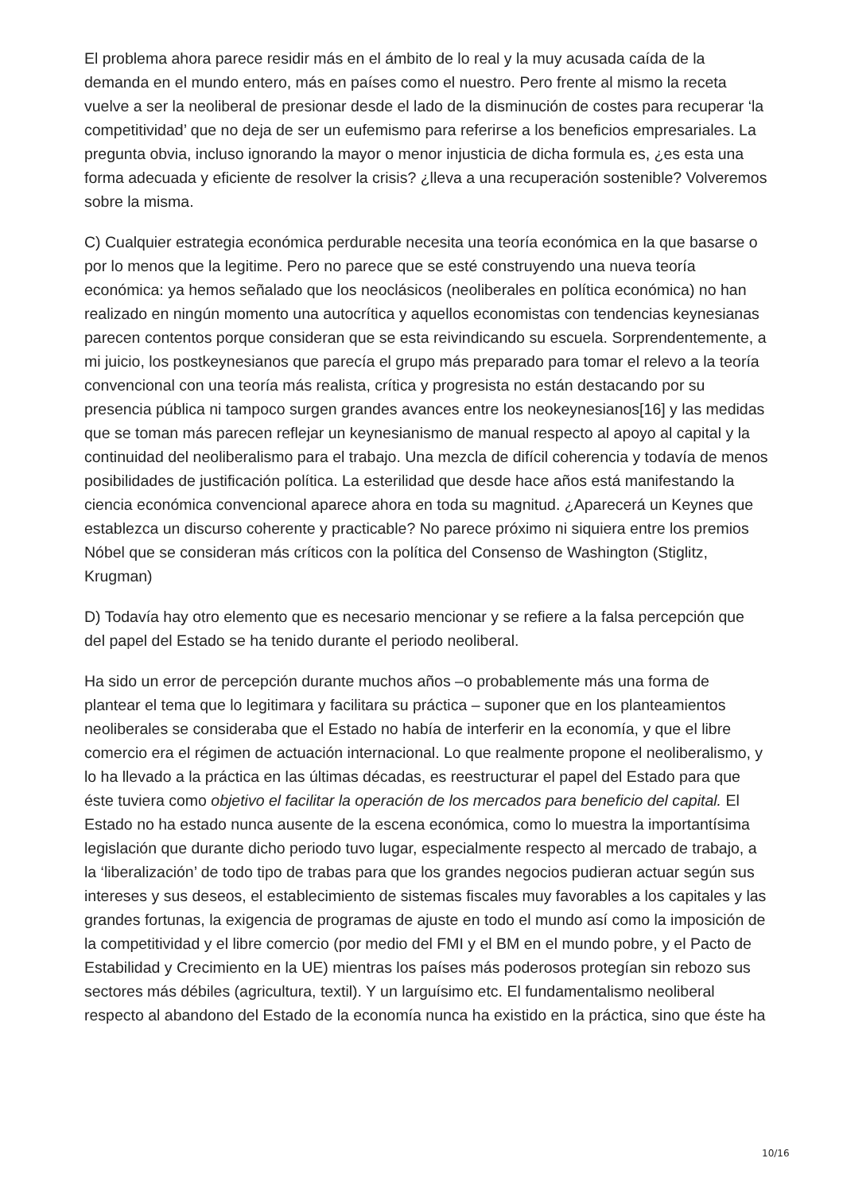El problema ahora parece residir más en el ámbito de lo real y la muy acusada caída de la demanda en el mundo entero, más en países como el nuestro. Pero frente al mismo la receta vuelve a ser la neoliberal de presionar desde el lado de la disminución de costes para recuperar ‘la competitividad’ que no deja de ser un eufemismo para referirse a los beneficios empresariales. La pregunta obvia, incluso ignorando la mayor o menor injusticia de dicha formula es, ¿es esta una forma adecuada y eficiente de resolver la crisis? ¿lleva a una recuperación sostenible? Volveremos sobre la misma.
C) Cualquier estrategia económica perdurable necesita una teoría económica en la que basarse o por lo menos que la legitime. Pero no parece que se esté construyendo una nueva teoría económica: ya hemos señalado que los neoclásicos (neoliberales en política económica) no han realizado en ningún momento una autocrítica y aquellos economistas con tendencias keynesianas parecen contentos porque consideran que se esta reivindicando su escuela. Sorprendentemente, a mi juicio, los postkeynesianos que parecía el grupo más preparado para tomar el relevo a la teoría convencional con una teoría más realista, crítica y progresista no están destacando por su presencia pública ni tampoco surgen grandes avances entre los neokeynesianos[16] y las medidas que se toman más parecen reflejar un keynesianismo de manual respecto al apoyo al capital y la continuidad del neoliberalismo para el trabajo. Una mezcla de difícil coherencia y todavía de menos posibilidades de justificación política. La esterilidad que desde hace años está manifestando la ciencia económica convencional aparece ahora en toda su magnitud. ¿Aparecerá un Keynes que establezca un discurso coherente y practicable? No parece próximo ni siquiera entre los premios Nóbel que se consideran más críticos con la política del Consenso de Washington (Stiglitz, Krugman)
D) Todavía hay otro elemento que es necesario mencionar y se refiere a la falsa percepción que del papel del Estado se ha tenido durante el periodo neoliberal.
Ha sido un error de percepción durante muchos años –o probablemente más una forma de plantear el tema que lo legitimara y facilitara su práctica – suponer que en los planteamientos neoliberales se consideraba que el Estado no había de interferir en la economía, y que el libre comercio era el régimen de actuación internacional. Lo que realmente propone el neoliberalismo, y lo ha llevado a la práctica en las últimas décadas, es reestructurar el papel del Estado para que éste tuviera como objetivo el facilitar la operación de los mercados para beneficio del capital. El Estado no ha estado nunca ausente de la escena económica, como lo muestra la importantísima legislación que durante dicho periodo tuvo lugar, especialmente respecto al mercado de trabajo, a la ‘liberalización’ de todo tipo de trabas para que los grandes negocios pudieran actuar según sus intereses y sus deseos, el establecimiento de sistemas fiscales muy favorables a los capitales y las grandes fortunas, la exigencia de programas de ajuste en todo el mundo así como la imposición de la competitividad y el libre comercio (por medio del FMI y el BM en el mundo pobre, y el Pacto de Estabilidad y Crecimiento en la UE) mientras los países más poderosos protegían sin rebozo sus sectores más débiles (agricultura, textil). Y un larguísimo etc. El fundamentalismo neoliberal respecto al abandono del Estado de la economía nunca ha existido en la práctica, sino que éste ha
10/16